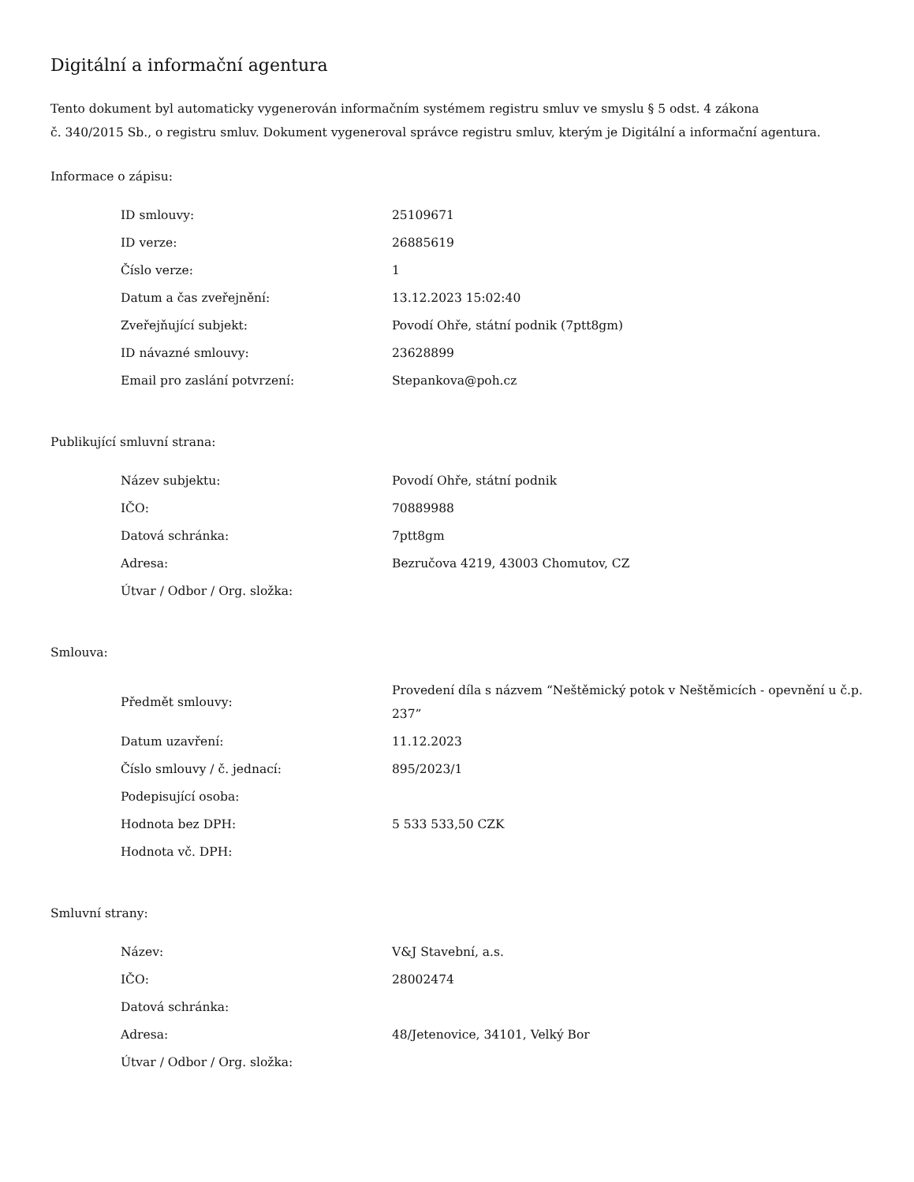Digitální a informační agentura
Tento dokument byl automaticky vygenerován informačním systémem registru smluv ve smyslu § 5 odst. 4 zákona
č. 340/2015 Sb., o registru smluv. Dokument vygeneroval správce registru smluv, kterým je Digitální a informační agentura.
Informace o zápisu:
| ID smlouvy: | 25109671 |
| ID verze: | 26885619 |
| Číslo verze: | 1 |
| Datum a čas zveřejnění: | 13.12.2023 15:02:40 |
| Zveřejňující subjekt: | Povodí Ohře, státní podnik (7ptt8gm) |
| ID návazné smlouvy: | 23628899 |
| Email pro zaslání potvrzení: | Stepankova@poh.cz |
Publikující smluvní strana:
| Název subjektu: | Povodí Ohře, státní podnik |
| IČO: | 70889988 |
| Datová schránka: | 7ptt8gm |
| Adresa: | Bezručova 4219, 43003 Chomutov, CZ |
| Útvar / Odbor / Org. složka: | |
Smlouva:
| Předmět smlouvy: | Provedení díla s názvem “Neštěmický potok v Neštěmicích - opevnění u č.p. 237” |
| Datum uzavření: | 11.12.2023 |
| Číslo smlouvy / č. jednací: | 895/2023/1 |
| Podepisující osoba: | |
| Hodnota bez DPH: | 5 533 533,50 CZK |
| Hodnota vč. DPH: | |
Smluvní strany:
| Název: | V&J Stavební, a.s. |
| IČO: | 28002474 |
| Datová schránka: | |
| Adresa: | 48/Jetenovice, 34101, Velký Bor |
| Útvar / Odbor / Org. složka: | |